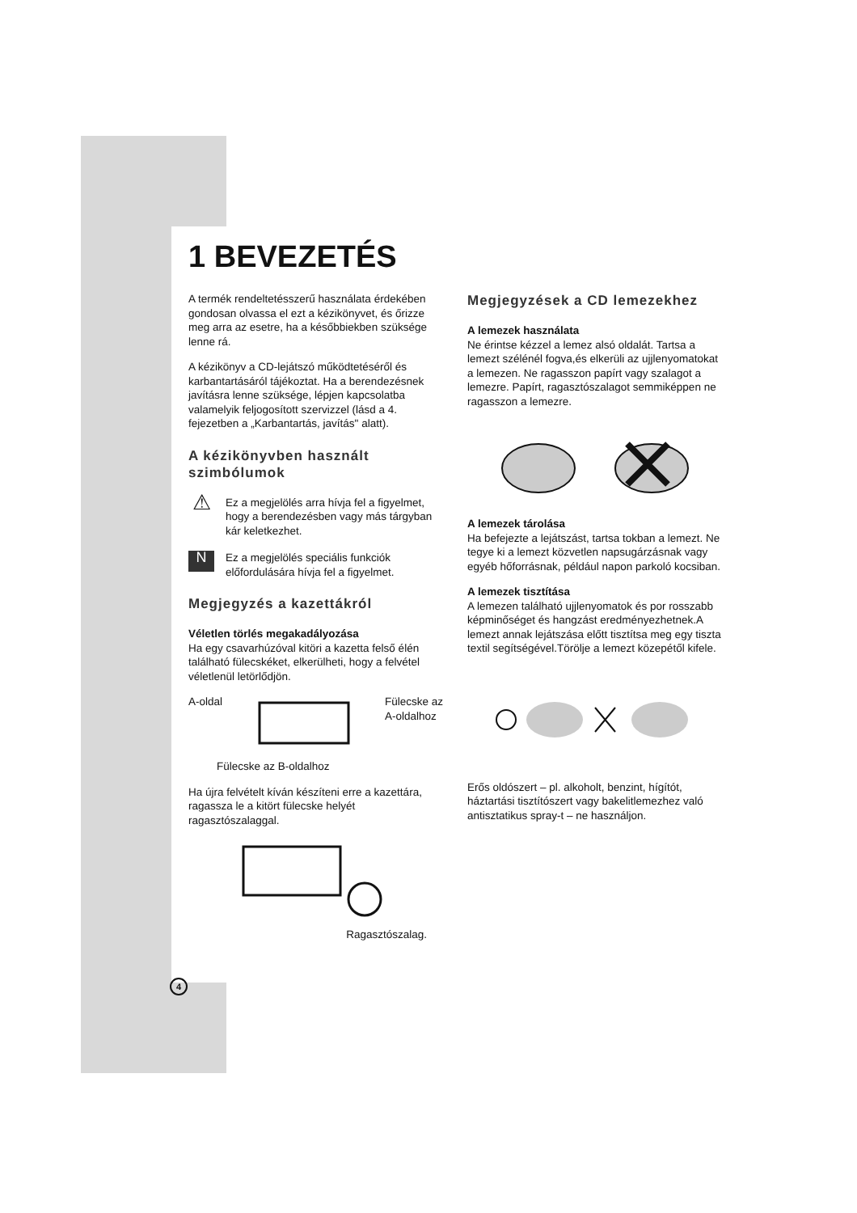1 BEVEZETÉS
A termék rendeltetésszerű használata érdekében gondosan olvassa el ezt a kézikönyvet, és őrizze meg arra az esetre, ha a későbbiekben szüksége lenne rá.
A kézikönyv a CD-lejátszó működtetéséről és karbantartásáról tájékoztat. Ha a berendezésnek javításra lenne szüksége, lépjen kapcsolatba valamelyik feljogosított szervizzel (lásd a 4. fejezetben a „Karbantartás, javítás" alatt).
A kézikönyvben használt szimbólumok
⚠
Ez a megjelölés arra hívja fel a figyelmet, hogy a berendezésben vagy más tárgyban kár keletkezhet.
N
Ez a megjelölés speciális funkciók előfordulására hívja fel a figyelmet.
Megjegyzés a kazettákról
Véletlen törlés megakadályozása
Ha egy csavarhúzóval kitöri a kazetta felső élén található fülecskéket, elkerülheti, hogy a felvétel véletlenül letörlődjön.
A-oldal Fülecske az
A-oldalhoz
Fülecske az B-oldalhoz
Ha újra felvételt kíván készíteni erre a kazettára, ragassza le a kitört fülecske helyét ragasztószalaggal.
Ragasztószalag.
Megjegyzések a CD lemezekhez
A lemezek használata
Ne érintse kézzel a lemez alsó oldalát. Tartsa a lemezt szélénél fogva,és elkerüli az ujjlenyomatokat a lemezen. Ne ragasszon papírt vagy szalagot a lemezre. Papírt, ragasztószalagot semmiképpen ne ragasszon a lemezre.
A lemezek tárolása
Ha befejezte a lejátszást, tartsa tokban a lemezt. Ne tegye ki a lemezt közvetlen napsugárzásnak vagy egyéb hőforrásnak, például napon parkoló kocsiban.
A lemezek tisztítása
A lemezen található ujjlenyomatok és por rosszabb képminőséget és hangzást eredményezhetnek.A lemezt annak lejátszása előtt tisztítsa meg egy tiszta textil segítségével.Törölje a lemezt közepétől kifele.
Erős oldószert – pl. alkoholt, benzint, hígítót, háztartási tisztítószert vagy bakelitlemezhez való antisztatikus spray-t – ne használjon.
4